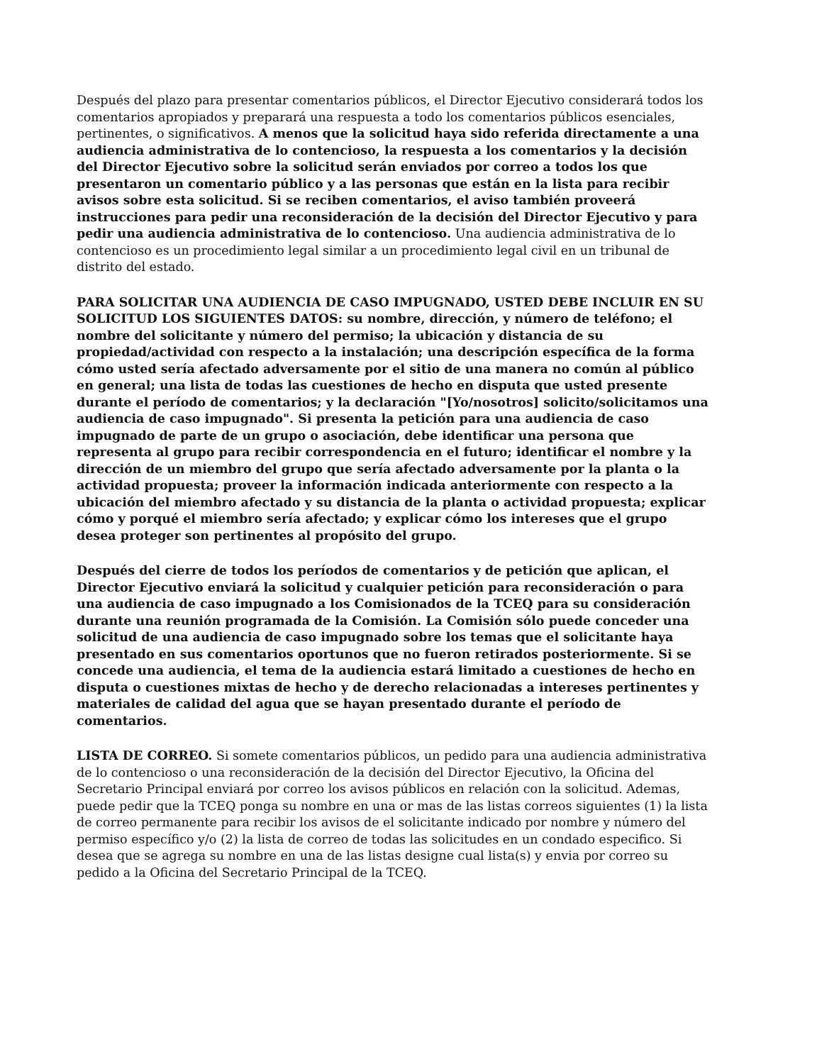Después del plazo para presentar comentarios públicos, el Director Ejecutivo considerará todos los comentarios apropiados y preparará una respuesta a todo los comentarios públicos esenciales, pertinentes, o significativos. A menos que la solicitud haya sido referida directamente a una audiencia administrativa de lo contencioso, la respuesta a los comentarios y la decisión del Director Ejecutivo sobre la solicitud serán enviados por correo a todos los que presentaron un comentario público y a las personas que están en la lista para recibir avisos sobre esta solicitud. Si se reciben comentarios, el aviso también proveerá instrucciones para pedir una reconsideración de la decisión del Director Ejecutivo y para pedir una audiencia administrativa de lo contencioso. Una audiencia administrativa de lo contencioso es un procedimiento legal similar a un procedimiento legal civil en un tribunal de distrito del estado.
PARA SOLICITAR UNA AUDIENCIA DE CASO IMPUGNADO, USTED DEBE INCLUIR EN SU SOLICITUD LOS SIGUIENTES DATOS: su nombre, dirección, y número de teléfono; el nombre del solicitante y número del permiso; la ubicación y distancia de su propiedad/actividad con respecto a la instalación; una descripción específica de la forma cómo usted sería afectado adversamente por el sitio de una manera no común al público en general; una lista de todas las cuestiones de hecho en disputa que usted presente durante el período de comentarios; y la declaración "[Yo/nosotros] solicito/solicitamos una audiencia de caso impugnado". Si presenta la petición para una audiencia de caso impugnado de parte de un grupo o asociación, debe identificar una persona que representa al grupo para recibir correspondencia en el futuro; identificar el nombre y la dirección de un miembro del grupo que sería afectado adversamente por la planta o la actividad propuesta; proveer la información indicada anteriormente con respecto a la ubicación del miembro afectado y su distancia de la planta o actividad propuesta; explicar cómo y porqué el miembro sería afectado; y explicar cómo los intereses que el grupo desea proteger son pertinentes al propósito del grupo.
Después del cierre de todos los períodos de comentarios y de petición que aplican, el Director Ejecutivo enviará la solicitud y cualquier petición para reconsideración o para una audiencia de caso impugnado a los Comisionados de la TCEQ para su consideración durante una reunión programada de la Comisión. La Comisión sólo puede conceder una solicitud de una audiencia de caso impugnado sobre los temas que el solicitante haya presentado en sus comentarios oportunos que no fueron retirados posteriormente. Si se concede una audiencia, el tema de la audiencia estará limitado a cuestiones de hecho en disputa o cuestiones mixtas de hecho y de derecho relacionadas a intereses pertinentes y materiales de calidad del agua que se hayan presentado durante el período de comentarios.
LISTA DE CORREO. Si somete comentarios públicos, un pedido para una audiencia administrativa de lo contencioso o una reconsideración de la decisión del Director Ejecutivo, la Oficina del Secretario Principal enviará por correo los avisos públicos en relación con la solicitud. Ademas, puede pedir que la TCEQ ponga su nombre en una or mas de las listas correos siguientes (1) la lista de correo permanente para recibir los avisos de el solicitante indicado por nombre y número del permiso específico y/o (2) la lista de correo de todas las solicitudes en un condado especifico. Si desea que se agrega su nombre en una de las listas designe cual lista(s) y envia por correo su pedido a la Oficina del Secretario Principal de la TCEQ.